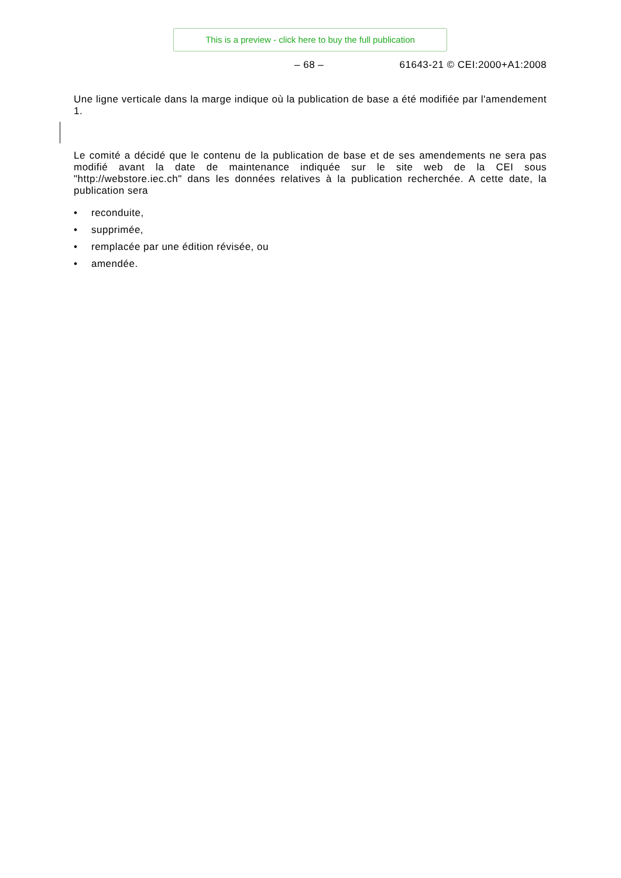This is a preview - click here to buy the full publication
– 68 – 61643-21 © CEI:2000+A1:2008
Une ligne verticale dans la marge indique où la publication de base a été modifiée par l'amendement 1.
Le comité a décidé que le contenu de la publication de base et de ses amendements ne sera pas modifié avant la date de maintenance indiquée sur le site web de la CEI sous "http://webstore.iec.ch" dans les données relatives à la publication recherchée. A cette date, la publication sera
• reconduite,
• supprimée,
• remplacée par une édition révisée, ou
• amendée.